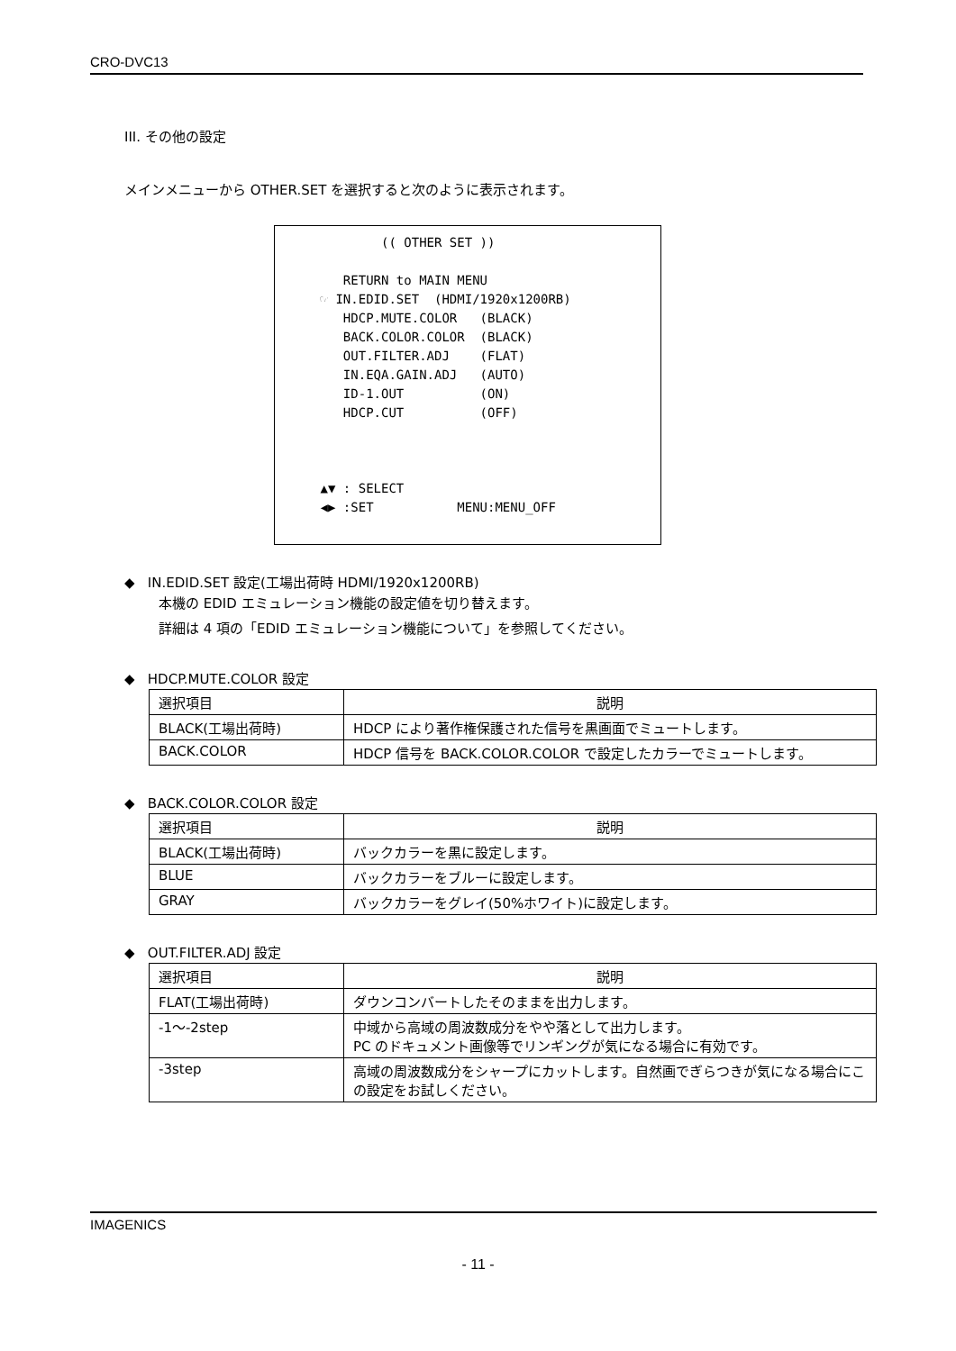CRO-DVC13
III. その他の設定
メインメニューから OTHER.SET を選択すると次のように表示されます。
(( OTHER SET )) RETURN to MAIN MENU ☞ IN.EDID.SET (HDMI/1920x1200RB) HDCP.MUTE.COLOR (BLACK) BACK.COLOR.COLOR (BLACK) OUT.FILTER.ADJ (FLAT) IN.EQA.GAIN.ADJ (AUTO) ID-1.OUT (ON) HDCP.CUT (OFF) ▲▼ : SELECT ◀▶ :SET MENU:MENU_OFF
◆ IN.EDID.SET 設定(工場出荷時 HDMI/1920x1200RB)
本機の EDID エミュレーション機能の設定値を切り替えます。
詳細は 4 項の「EDID エミュレーション機能について」を参照してください。
◆ HDCP.MUTE.COLOR 設定
| 選択項目 | 説明 |
| --- | --- |
| BLACK(工場出荷時) | HDCP により著作権保護された信号を黒画面でミュートします。 |
| BACK.COLOR | HDCP 信号を BACK.COLOR.COLOR で設定したカラーでミュートします。 |
◆ BACK.COLOR.COLOR 設定
| 選択項目 | 説明 |
| --- | --- |
| BLACK(工場出荷時) | バックカラーを黒に設定します。 |
| BLUE | バックカラーをブルーに設定します。 |
| GRAY | バックカラーをグレイ(50%ホワイト)に設定します。 |
◆ OUT.FILTER.ADJ 設定
| 選択項目 | 説明 |
| --- | --- |
| FLAT(工場出荷時) | ダウンコンバートしたそのままを出力します。 |
| -1～-2step | 中域から高域の周波数成分をやや落として出力します。 PC のドキュメント画像等でリンギングが気になる場合に有効です。 |
| -3step | 高域の周波数成分をシャープにカットします。自然画でぎらつきが気になる場合にこの設定をお試しください。 |
IMAGENICS
- 11 -